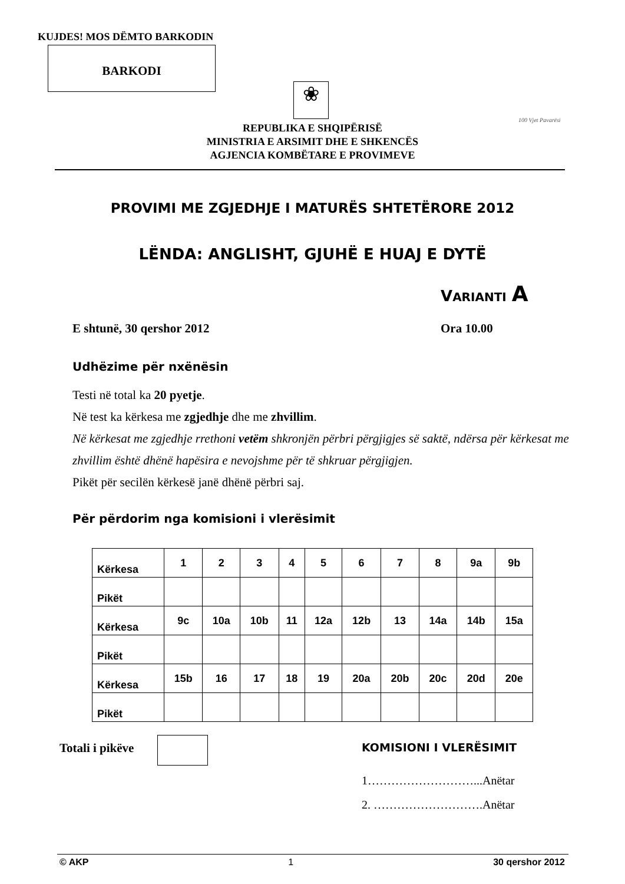KUJDES! MOS DËMTO BARKODIN
BARKODI
❀
REPUBLIKA E SHQIPËRISË
MINISTRIA E ARSIMIT DHE E SHKENCËS
AGJENCIA KOMBËTARE E PROVIMEVE
100 Vjet Pavarësi
PROVIMI ME ZGJEDHJE I MATURËS SHTETËRORE 2012
LËNDA: ANGLISHT, GJUHË E HUAJ E DYTË
VARIANTI A
E shtunë, 30 qershor 2012 Ora 10.00
Udhëzime për nxënësin
Testi në total ka 20 pyetje.
Në test ka kërkesa me zgjedhje dhe me zhvillim.
Në kërkesat me zgjedhje rrethoni vetëm shkronjën përbri përgjigjes së saktë, ndërsa për kërkesat me zhvillim është dhënë hapësira e nevojshme për të shkruar përgjigjen.
Pikët për secilën kërkesë janë dhënë përbri saj.
Për përdorim nga komisioni i vlerësimit
| Kërkesa | 1 | 2 | 3 | 4 | 5 | 6 | 7 | 8 | 9a | 9b |
| Pikët | | | | | | | | | | |
| Kërkesa | 9c | 10a | 10b | 11 | 12a | 12b | 13 | 14a | 14b | 15a |
| Pikët | | | | | | | | | | |
| Kërkesa | 15b | 16 | 17 | 18 | 19 | 20a | 20b | 20c | 20d | 20e |
| Pikët | | | | | | | | | | |
Totali i pikëve KOMISIONI I VLERËSIMIT
1………………………...Anëtar
2. ……………………….Anëtar
© AKP 1 30 qershor 2012